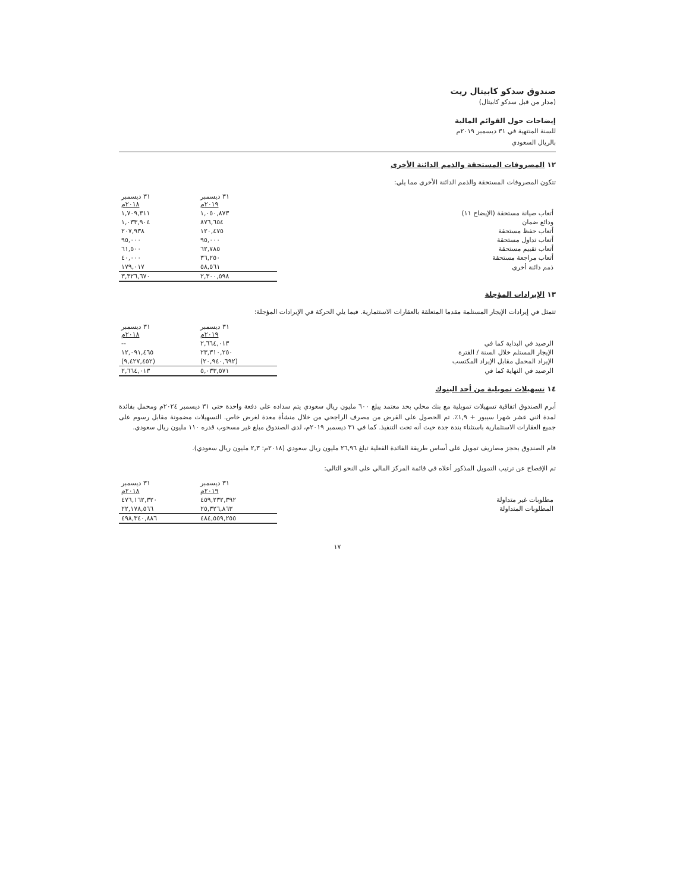صندوق سدكو كابيتال ريت
(مدار من قبل سدكو كابيتال)
إيضاحات حول القوائم المالية
للسنة المنتهية في ٣١ ديسمبر ٢٠١٩م
بالريال السعودي
١٢ المصروفات المستحقة والذمم الدائنة الأخرى
تتكون المصروفات المستحقة والذمم الدائنة الأخرى مما يلي:
| | ٣١ ديسمبر ٢٠١٩م | ٣١ ديسمبر ٢٠١٨م |
| --- | --- | --- |
| أتعاب صيانة مستحقة (الإيضاح ١١) | ١,٠٥٠,٨٧٣ | ١,٧٠٩,٣١١ |
| ودائع ضمان | ٨٧٦,٦٥٤ | ١,٠٣٣,٩٠٤ |
| أتعاب حفظ مستحقة | ١٢٠,٤٧٥ | ٢٠٧,٩٣٨ |
| أتعاب تداول مستحقة | ٩٥,٠٠٠ | ٩٥,٠٠٠ |
| أتعاب تقييم مستحقة | ٦٢,٧٨٥ | ٦١,٥٠٠ |
| أتعاب مراجعة مستحقة | ٣٦,٢٥٠ | ٤٠,٠٠٠ |
| ذمم دائنة أخرى | ٥٨,٥٦١ | ١٧٩,٠١٧ |
| | ٢,٣٠٠,٥٩٨ | ٣,٣٢٦,٦٧٠ |
١٣ الإيرادات المؤجلة
تتمثل في إيرادات الإيجار المستلمة مقدما المتعلقة بالعقارات الاستثمارية. فيما يلي الحركة في الإيرادات المؤجلة:
| | ٣١ ديسمبر ٢٠١٩م | ٣١ ديسمبر ٢٠١٨م |
| --- | --- | --- |
| الرصيد في البداية كما في | ٢,٦٦٤,٠١٣ | -- |
| الإيجار المستلم خلال السنة / الفترة | ٢٣,٣١٠,٢٥٠ | ١٢,٠٩١,٤٦٥ |
| الإيراد المحمل مقابل الإيراد المكتسب | (٢٠,٩٤٠,٦٩٢) | (٩,٤٢٧,٤٥٢) |
| الرصيد في النهاية كما في | ٥,٠٣٣,٥٧١ | ٢,٦٦٤,٠١٣ |
١٤ تسهيلات تمويلية من أحد البنوك
أبرم الصندوق اتفاقية تسهيلات تمويلية مع بنك محلي بحد معتمد يبلغ ٦٠٠ مليون ريال سعودي يتم سداده على دفعة واحدة حتى ٣١ ديسمبر ٢٠٢٤م ومحمل بفائدة لمدة اثني عشر شهرا سيبور + ١,٩٪. تم الحصول على القرض من مصرف الراجحي من خلال منشأة معدة لغرض خاص. التسهيلات مضمونة مقابل رسوم على جميع العقارات الاستثمارية باستثناء بندة جدة حيث أنه تحت التنفيذ. كما في ٣١ ديسمبر ٢٠١٩م، لدى الصندوق مبلغ غير مسحوب قدره ١١٠ مليون ريال سعودي.
قام الصندوق بحجز مصاريف تمويل على أساس طريقة الفائدة الفعلية تبلغ ٢٦,٩٦ مليون ريال سعودي (٢٠١٨م: ٢,٣ مليون ريال سعودي).
تم الإفصاح عن ترتيب التمويل المذكور أعلاه في قائمة المركز المالي على النحو التالي:
| | ٣١ ديسمبر ٢٠١٩م | ٣١ ديسمبر ٢٠١٨م |
| --- | --- | --- |
| مطلوبات غير متداولة | ٤٥٩,٢٣٢,٣٩٢ | ٤٧٦,١٦٢,٣٢٠ |
| المطلوبات المتداولة | ٢٥,٣٢٦,٨٦٣ | ٢٢,١٧٨,٥٦٦ |
| | ٤٨٤,٥٥٩,٢٥٥ | ٤٩٨,٣٤٠,٨٨٦ |
١٧